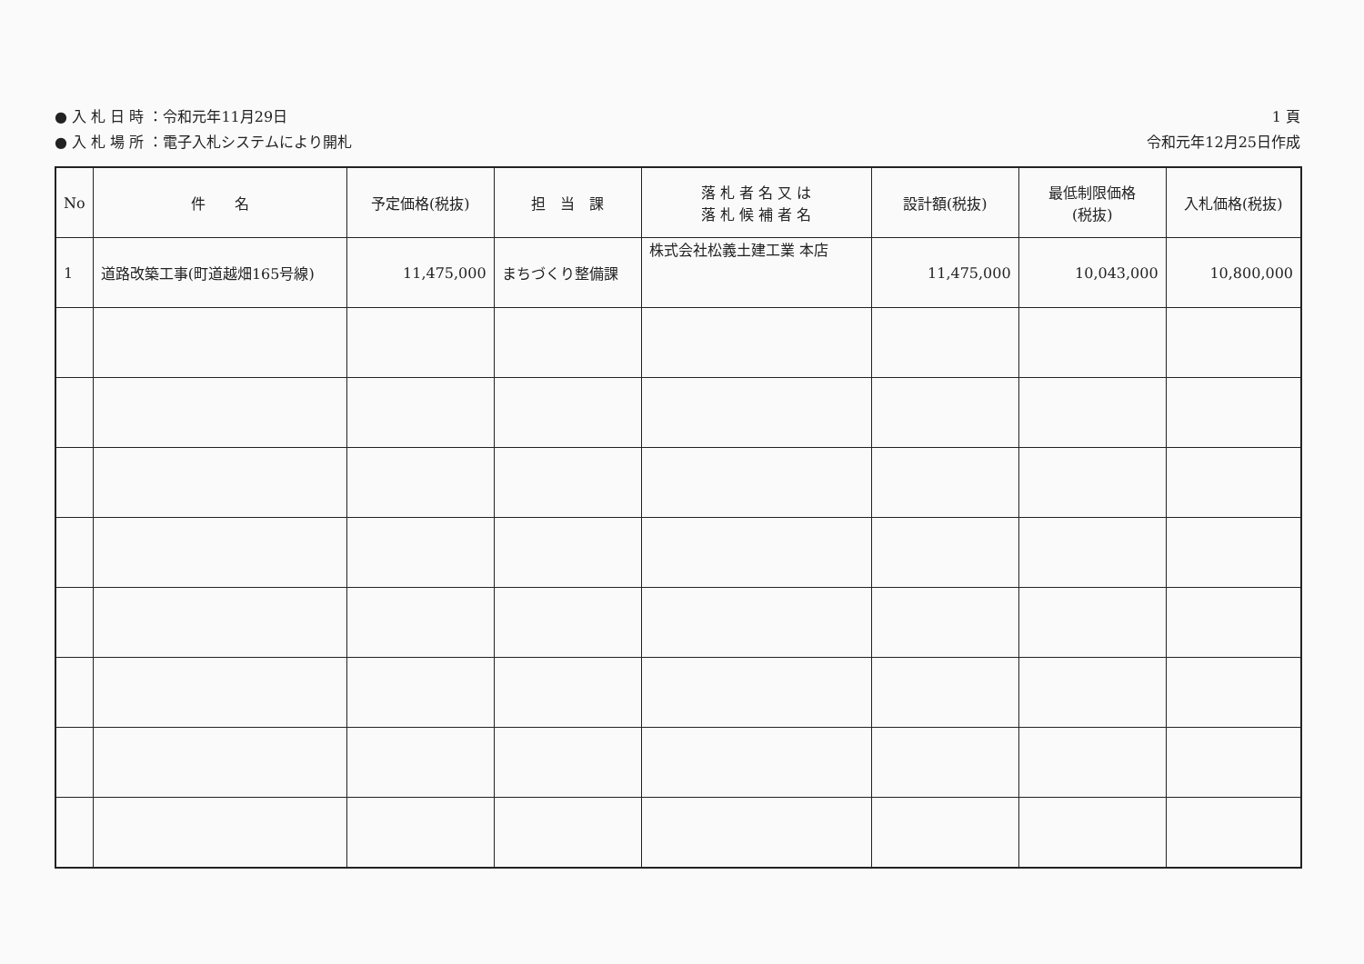● 入 札 日 時 ：令和元年11月29日
● 入 札 場 所 ：電子入札システムにより開札
1 頁
令和元年12月25日作成
| No | 件 名 | 予定価格(税抜) | 担 当 課 | 落 札 者 名 又 は 落 札 候 補 者 名 | 設計額(税抜) | 最低制限価格 (税抜) | 入札価格(税抜) |
| --- | --- | --- | --- | --- | --- | --- | --- |
| 1 | 道路改築工事(町道越畑165号線) | 11,475,000 | まちづくり整備課 | 株式会社松義土建工業 本店 | 11,475,000 | 10,043,000 | 10,800,000 |